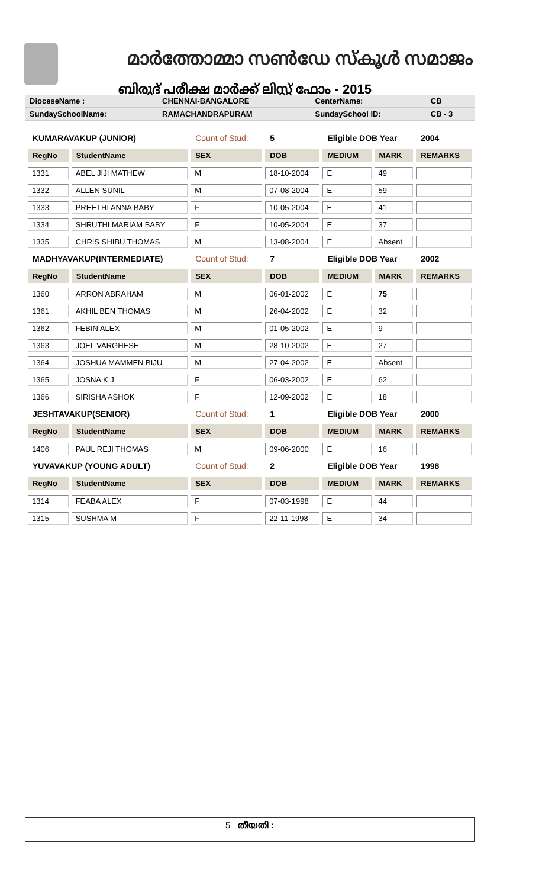മാർത്തോമ്മാ സൺഡേ സ്കൂൾ സമാജം
ബിരുദ് പരീക്ഷ മാർക്ക് ലിസ്റ്റ് ഫോം - 2015
| DioceseName : | CHENNAI-BANGALORE | CenterName: | CB |
| SundaySchoolName: | RAMACHANDRAPURAM | SundaySchool ID: | CB - 3 |
| KUMARAVAKUP (JUNIOR) | | Count of Stud: | 5 | Eligible DOB Year | | 2004 |
| RegNo | StudentName | SEX | DOB | MEDIUM | MARK | REMARKS |
| 1331 | ABEL JIJI MATHEW | M | 18-10-2004 | E | 49 | |
| 1332 | ALLEN SUNIL | M | 07-08-2004 | E | 59 | |
| 1333 | PREETHI ANNA BABY | F | 10-05-2004 | E | 41 | |
| 1334 | SHRUTHI MARIAM BABY | F | 10-05-2004 | E | 37 | |
| 1335 | CHRIS SHIBU THOMAS | M | 13-08-2004 | E | Absent | |
| MADHYAVAKUP(INTERMEDIATE) | | Count of Stud: | 7 | Eligible DOB Year | | 2002 |
| RegNo | StudentName | SEX | DOB | MEDIUM | MARK | REMARKS |
| 1360 | ARRON ABRAHAM | M | 06-01-2002 | E | 75 | |
| 1361 | AKHIL BEN THOMAS | M | 26-04-2002 | E | 32 | |
| 1362 | FEBIN ALEX | M | 01-05-2002 | E | 9 | |
| 1363 | JOEL VARGHESE | M | 28-10-2002 | E | 27 | |
| 1364 | JOSHUA MAMMEN BIJU | M | 27-04-2002 | E | Absent | |
| 1365 | JOSNA K J | F | 06-03-2002 | E | 62 | |
| 1366 | SIRISHA ASHOK | F | 12-09-2002 | E | 18 | |
| JESHTAVAKUP(SENIOR) | | Count of Stud: | 1 | Eligible DOB Year | | 2000 |
| RegNo | StudentName | SEX | DOB | MEDIUM | MARK | REMARKS |
| 1406 | PAUL REJI THOMAS | M | 09-06-2000 | E | 16 | |
| YUVAVAKUP (YOUNG ADULT) | | Count of Stud: | 2 | Eligible DOB Year | | 1998 |
| RegNo | StudentName | SEX | DOB | MEDIUM | MARK | REMARKS |
| 1314 | FEABA ALEX | F | 07-03-1998 | E | 44 | |
| 1315 | SUSHMA M | F | 22-11-1998 | E | 34 | |
5 തീയതി :